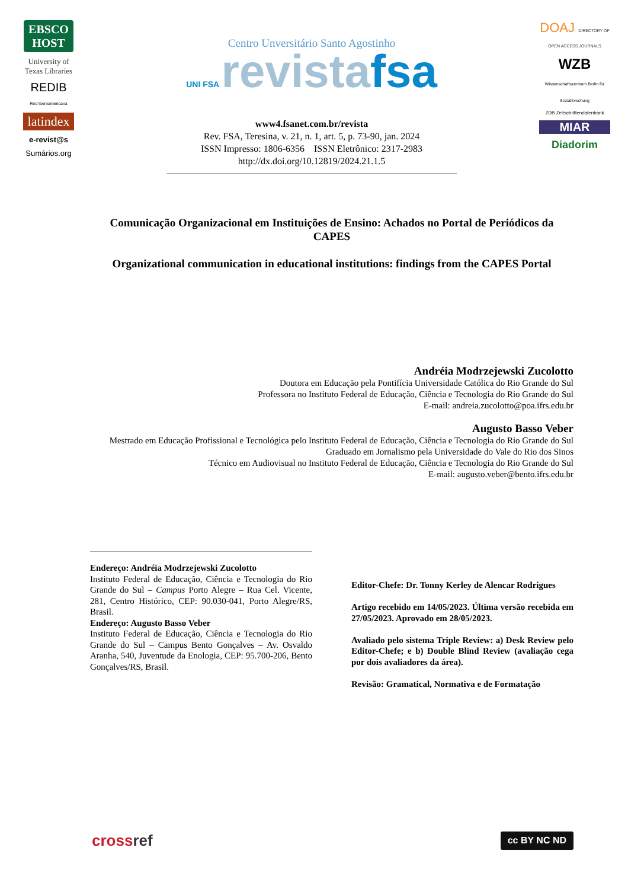EBSCO
HOST
University of
Texas Libraries
REDIB
Red Iberoamericana
latindex
e-revist@s
Sumários.org
Centro Unversitário Santo Agostinho
UNI FSA revista fsa
www4.fsanet.com.br/revista
Rev. FSA, Teresina, v. 21, n. 1, art. 5, p. 73-90, jan. 2024
ISSN Impresso: 1806-6356 ISSN Eletrônico: 2317-2983
http://dx.doi.org/10.12819/2024.21.1.5
DOAJ DIRECTORY OF OPEN ACCESS JOURNALS
WZB
Wissenschaftszentrum Berlin für Sozialforschung
ZDB Zeitschriftendatenbank
MIAR
Diadorim
Comunicação Organizacional em Instituições de Ensino: Achados no Portal de Periódicos da CAPES
Organizational communication in educational institutions: findings from the CAPES Portal
Andréia Modrzejewski Zucolotto
Doutora em Educação pela Pontifícia Universidade Católica do Rio Grande do Sul
Professora no Instituto Federal de Educação, Ciência e Tecnologia do Rio Grande do Sul
E-mail: andreia.zucolotto@poa.ifrs.edu.br
Augusto Basso Veber
Mestrado em Educação Profissional e Tecnológica pelo Instituto Federal de Educação, Ciência e Tecnologia do Rio Grande do Sul
Graduado em Jornalismo pela Universidade do Vale do Rio dos Sinos
Técnico em Audiovisual no Instituto Federal de Educação, Ciência e Tecnologia do Rio Grande do Sul
E-mail: augusto.veber@bento.ifrs.edu.br
Endereço: Andréia Modrzejewski Zucolotto
Instituto Federal de Educação, Ciência e Tecnologia do Rio Grande do Sul – Campus Porto Alegre – Rua Cel. Vicente, 281, Centro Histórico, CEP: 90.030-041, Porto Alegre/RS, Brasil.
Endereço: Augusto Basso Veber
Instituto Federal de Educação, Ciência e Tecnologia do Rio Grande do Sul – Campus Bento Gonçalves – Av. Osvaldo Aranha, 540, Juventude da Enologia, CEP: 95.700-206, Bento Gonçalves/RS, Brasil.
Editor-Chefe: Dr. Tonny Kerley de Alencar Rodrigues
Artigo recebido em 14/05/2023. Última versão recebida em 27/05/2023. Aprovado em 28/05/2023.
Avaliado pelo sistema Triple Review: a) Desk Review pelo Editor-Chefe; e b) Double Blind Review (avaliação cega por dois avaliadores da área).
Revisão: Gramatical, Normativa e de Formatação
cross ref
cc BY NC ND